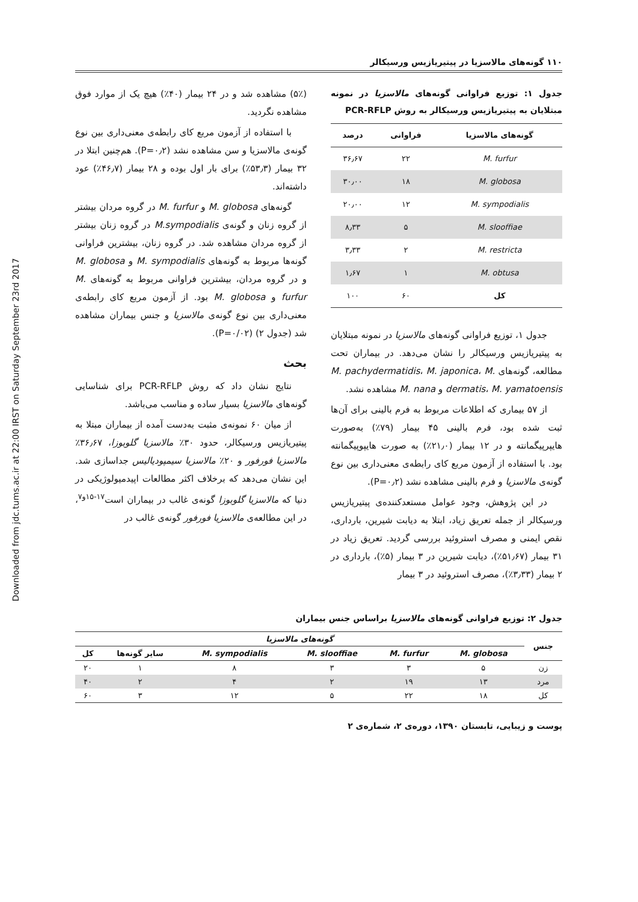Downloaded from jdc.tums.ac.ir at 22:00 IRST on Saturday September 23rd 2017
۱۱۰ گونه‌های مالاسزیا در پیتیریازیس ورسیکالر
جدول ۱: توزیع فراوانی گونه‌های مالاسزیا در نمونه مبتلایان به پیتیریازیس ورسیکالر به روش PCR-RFLP
| گونه‌های مالاسزیا | فراوانی | درصد |
| --- | --- | --- |
| M. furfur | ۲۲ | ۳۶٫۶۷ |
| M. globosa | ۱۸ | ۳۰٫۰۰ |
| M. sympodialis | ۱۲ | ۲۰٫۰۰ |
| M. slooffiae | ۵ | ۸٫۳۳ |
| M. restricta | ۲ | ۳٫۳۳ |
| M. obtusa | ۱ | ۱٫۶۷ |
| کل | ۶۰ | ۱۰۰ |
جدول ۱، توزیع فراوانی گونه‌های مالاسزیا در نمونه مبتلایان به پیتیریازیس ورسیکالر را نشان می‌دهد. در بیماران تحت مطالعه، گونه‌های M. pachydermatidis، M. japonica، M. dermatis، M. yamatoensis و M. nana مشاهده نشد.
از ۵۷ بیماری که اطلاعات مربوط به فرم بالینی برای آن‌ها ثبت شده بود، فرم بالینی ۴۵ بیمار (۷۹٪) به‌صورت هایپرپیگمانته و در ۱۲ بیمار (۲۱٫۰٪) به صورت هایپوپیگمانته بود. با استفاده از آزمون مربع کای رابطه‌ی معنی‌داری بین نوع گونه‌ی مالاسزیا و فرم بالینی مشاهده نشد (P=۰٫۲).
در این پژوهش، وجود عوامل مستعدکننده‌ی پیتیریازیس ورسیکالر از جمله تعریق زیاد، ابتلا به دیابت شیرین، بارداری، نقص ایمنی و مصرف استروئید بررسی گردید. تعریق زیاد در ۳۱ بیمار (۵۱٫۶۷٪)، دیابت شیرین در ۳ بیمار (۵٪)، بارداری در ۲ بیمار (۳٫۳۳٪)، مصرف استروئید در ۳ بیمار
(۵٪) مشاهده شد و در ۲۴ بیمار (۴۰٪) هیچ یک از موارد فوق مشاهده نگردید.
با استفاده از آزمون مربع کای رابطه‌ی معنی‌داری بین نوع گونه‌ی مالاسزیا و سن مشاهده نشد (P=۰٫۲). هم‌چنین ابتلا در ۳۲ بیمار (۵۳٫۳٪) برای بار اول بوده و ۲۸ بیمار (۴۶٫۷٪) عود داشته‌اند.
گونه‌های M. globosa و M. furfur در گروه مردان بیشتر از گروه زنان و گونه‌ی M.sympodialis در گروه زنان بیشتر از گروه مردان مشاهده شد. در گروه زنان، بیشترین فراوانی گونه‌ها مربوط به گونه‌های M. sympodialis و M. globosa و در گروه مردان، بیشترین فراوانی مربوط به گونه‌های M. furfur و M. globosa بود. از آزمون مربع کای رابطه‌ی معنی‌داری بین نوع گونه‌ی مالاسزیا و جنس بیماران مشاهده شد (جدول ۲) (P=۰/۰۲).
بحث
نتایج نشان داد که روش PCR-RFLP برای شناسایی گونه‌های مالاسزیا بسیار ساده و مناسب می‌باشد.
از میان ۶۰ نمونه‌ی مثبت به‌دست آمده از بیماران مبتلا به پیتیریازیس ورسیکالر، حدود ۳۰٪ مالاسزیا گلوبوزا، ۳۶٫۶۷٪ مالاسزیا فورفور و ۲۰٪ مالاسزیا سیمپودیالیس جداسازی شد. این نشان می‌دهد که برخلاف اکثر مطالعات اپیدمیولوژیکی در دنیا که مالاسزیا گلوبوزا گونه‌ی غالب در بیماران است<sup>۱۷-۱۵و۷</sup>، در این مطالعه‌ی مالاسزیا فورفور گونه‌ی غالب در
جدول ۲: توزیع فراوانی گونه‌های مالاسزیا براساس جنس بیماران
| جنس | گونه‌های مالاسزیا | | | | | |
| --- | --- | --- | --- | --- | --- | --- |
| | M. globosa | M. furfur | M. slooffiae | M. sympodialis | سایر گونه‌ها | کل |
| زن | ۵ | ۳ | ۳ | ۸ | ۱ | ۲۰ |
| مرد | ۱۳ | ۱۹ | ۲ | ۴ | ۲ | ۴۰ |
| کل | ۱۸ | ۲۲ | ۵ | ۱۲ | ۳ | ۶۰ |
پوست و زیبایی، تابستان ۱۳۹۰، دوره‌ی ۲، شماره‌ی ۲